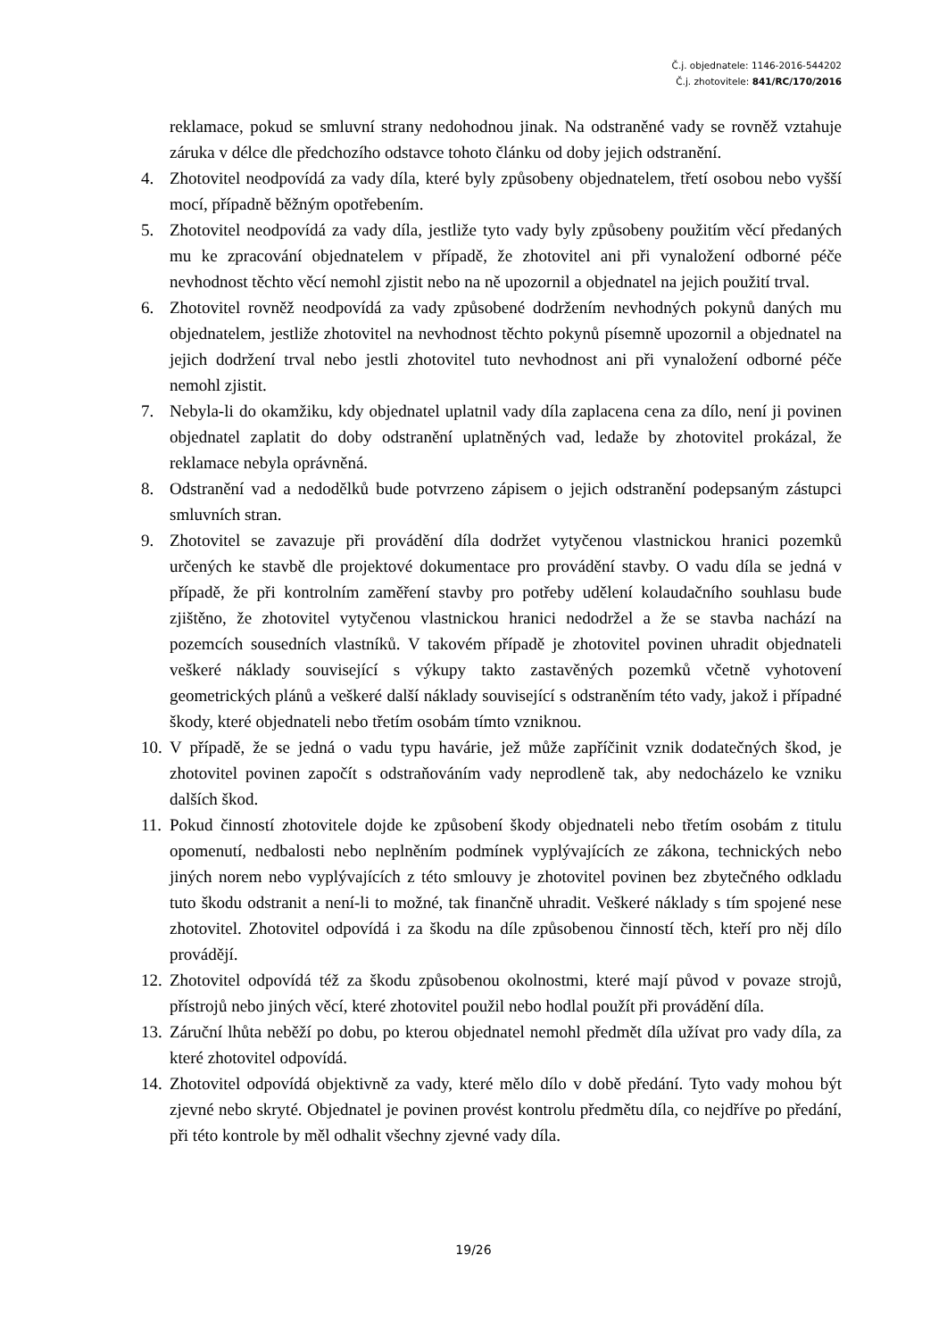Č.j. objednatele: 1146-2016-544202
Č.j. zhotovitele: 841/RC/170/2016
reklamace, pokud se smluvní strany nedohodnou jinak. Na odstraněné vady se rovněž vztahuje záruka v délce dle předchozího odstavce tohoto článku od doby jejich odstranění.
4. Zhotovitel neodpovídá za vady díla, které byly způsobeny objednatelem, třetí osobou nebo vyšší mocí, případně běžným opotřebením.
5. Zhotovitel neodpovídá za vady díla, jestliže tyto vady byly způsobeny použitím věcí předaných mu ke zpracování objednatelem v případě, že zhotovitel ani při vynaložení odborné péče nevhodnost těchto věcí nemohl zjistit nebo na ně upozornil a objednatel na jejich použití trval.
6. Zhotovitel rovněž neodpovídá za vady způsobené dodržením nevhodných pokynů daných mu objednatelem, jestliže zhotovitel na nevhodnost těchto pokynů písemně upozornil a objednatel na jejich dodržení trval nebo jestli zhotovitel tuto nevhodnost ani při vynaložení odborné péče nemohl zjistit.
7. Nebyla-li do okamžiku, kdy objednatel uplatnil vady díla zaplacena cena za dílo, není ji povinen objednatel zaplatit do doby odstranění uplatněných vad, ledaže by zhotovitel prokázal, že reklamace nebyla oprávněná.
8. Odstranění vad a nedodělků bude potvrzeno zápisem o jejich odstranění podepsaným zástupci smluvních stran.
9. Zhotovitel se zavazuje při provádění díla dodržet vytyčenou vlastnickou hranici pozemků určených ke stavbě dle projektové dokumentace pro provádění stavby. O vadu díla se jedná v případě, že při kontrolním zaměření stavby pro potřeby udělení kolaudačního souhlasu bude zjištěno, že zhotovitel vytyčenou vlastnickou hranici nedodržel a že se stavba nachází na pozemcích sousedních vlastníků. V takovém případě je zhotovitel povinen uhradit objednateli veškeré náklady související s výkupy takto zastavěných pozemků včetně vyhotovení geometrických plánů a veškeré další náklady související s odstraněním této vady, jakož i případné škody, které objednateli nebo třetím osobám tímto vzniknou.
10. V případě, že se jedná o vadu typu havárie, jež může zapříčinit vznik dodatečných škod, je zhotovitel povinen započít s odstraňováním vady neprodleně tak, aby nedocházelo ke vzniku dalších škod.
11. Pokud činností zhotovitele dojde ke způsobení škody objednateli nebo třetím osobám z titulu opomenutí, nedbalosti nebo neplněním podmínek vyplývajících ze zákona, technických nebo jiných norem nebo vyplývajících z této smlouvy je zhotovitel povinen bez zbytečného odkladu tuto škodu odstranit a není-li to možné, tak finančně uhradit. Veškeré náklady s tím spojené nese zhotovitel. Zhotovitel odpovídá i za škodu na díle způsobenou činností těch, kteří pro něj dílo provádějí.
12. Zhotovitel odpovídá též za škodu způsobenou okolnostmi, které mají původ v povaze strojů, přístrojů nebo jiných věcí, které zhotovitel použil nebo hodlal použít při provádění díla.
13. Záruční lhůta neběží po dobu, po kterou objednatel nemohl předmět díla užívat pro vady díla, za které zhotovitel odpovídá.
14. Zhotovitel odpovídá objektivně za vady, které mělo dílo v době předání. Tyto vady mohou být zjevné nebo skryté. Objednatel je povinen provést kontrolu předmětu díla, co nejdříve po předání, při této kontrole by měl odhalit všechny zjevné vady díla.
19/26